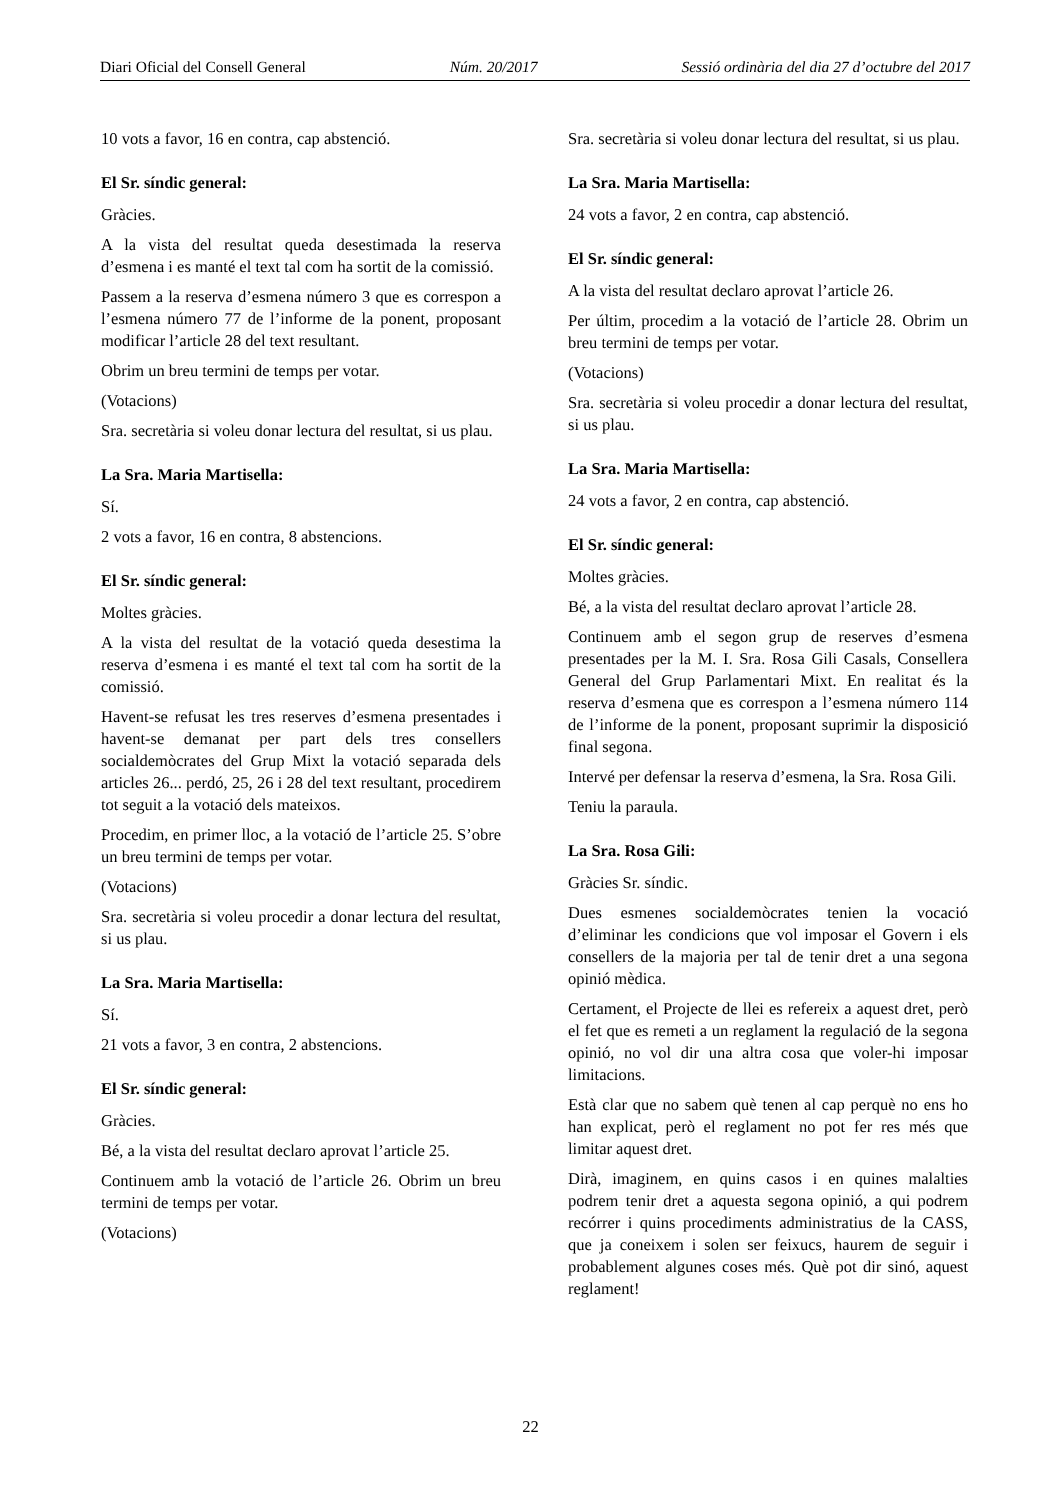Diari Oficial del Consell General Núm. 20/2017 Sessió ordinària del dia 27 d’octubre del 2017
10 vots a favor, 16 en contra, cap abstenció.
El Sr. síndic general:
Gràcies.
A la vista del resultat queda desestimada la reserva d’esmena i es manté el text tal com ha sortit de la comissió.
Passem a la reserva d’esmena número 3 que es correspon a l’esmena número 77 de l’informe de la ponent, proposant modificar l’article 28 del text resultant.
Obrim un breu termini de temps per votar.
(Votacions)
Sra. secretària si voleu donar lectura del resultat, si us plau.
La Sra. Maria Martisella:
Sí.
2 vots a favor, 16 en contra, 8 abstencions.
El Sr. síndic general:
Moltes gràcies.
A la vista del resultat de la votació queda desestima la reserva d’esmena i es manté el text tal com ha sortit de la comissió.
Havent-se refusat les tres reserves d’esmena presentades i havent-se demanat per part dels tres consellers socialdemòcrates del Grup Mixt la votació separada dels articles 26... perdó, 25, 26 i 28 del text resultant, procedirem tot seguit a la votació dels mateixos.
Procedim, en primer lloc, a la votació de l’article 25. S’obre un breu termini de temps per votar.
(Votacions)
Sra. secretària si voleu procedir a donar lectura del resultat, si us plau.
La Sra. Maria Martisella:
Sí.
21 vots a favor, 3 en contra, 2 abstencions.
El Sr. síndic general:
Gràcies.
Bé, a la vista del resultat declaro aprovat l’article 25.
Continuem amb la votació de l’article 26. Obrim un breu termini de temps per votar.
(Votacions)
Sra. secretària si voleu donar lectura del resultat, si us plau.
La Sra. Maria Martisella:
24 vots a favor, 2 en contra, cap abstenció.
El Sr. síndic general:
A la vista del resultat declaro aprovat l’article 26.
Per últim, procedim a la votació de l’article 28. Obrim un breu termini de temps per votar.
(Votacions)
Sra. secretària si voleu procedir a donar lectura del resultat, si us plau.
La Sra. Maria Martisella:
24 vots a favor, 2 en contra, cap abstenció.
El Sr. síndic general:
Moltes gràcies.
Bé, a la vista del resultat declaro aprovat l’article 28.
Continuem amb el segon grup de reserves d’esmena presentades per la M. I. Sra. Rosa Gili Casals, Consellera General del Grup Parlamentari Mixt. En realitat és la reserva d’esmena que es correspon a l’esmena número 114 de l’informe de la ponent, proposant suprimir la disposició final segona.
Intervé per defensar la reserva d’esmena, la Sra. Rosa Gili.
Teniu la paraula.
La Sra. Rosa Gili:
Gràcies Sr. síndic.
Dues esmenes socialdemòcrates tenien la vocació d’eliminar les condicions que vol imposar el Govern i els consellers de la majoria per tal de tenir dret a una segona opinió mèdica.
Certament, el Projecte de llei es refereix a aquest dret, però el fet que es remeti a un reglament la regulació de la segona opinió, no vol dir una altra cosa que voler-hi imposar limitacions.
Està clar que no sabem què tenen al cap perquè no ens ho han explicat, però el reglament no pot fer res més que limitar aquest dret.
Dirà, imaginem, en quins casos i en quines malalties podrem tenir dret a aquesta segona opinió, a qui podrem recórrer i quins procediments administratius de la CASS, que ja coneixem i solen ser feixucs, haurem de seguir i probablement algunes coses més. Què pot dir sinó, aquest reglament!
22